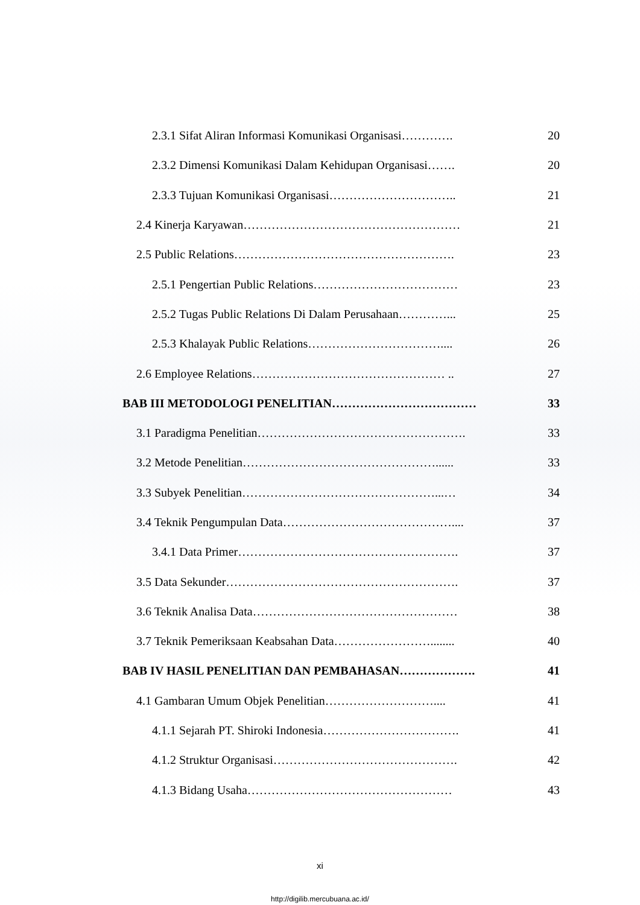2.3.1 Sifat Aliran Informasi Komunikasi Organisasi…………. 20
2.3.2 Dimensi Komunikasi Dalam Kehidupan Organisasi……. 20
2.3.3 Tujuan Komunikasi Organisasi………………………….. 21
2.4 Kinerja Karyawan……………………………………………… 21
2.5 Public Relations………………………………………………. 23
2.5.1 Pengertian Public Relations……………………………… 23
2.5.2 Tugas Public Relations Di Dalam Perusahaan…………... 25
2.5.3 Khalayak Public Relations…………………………….... 26
2.6 Employee Relations………………………………………… .. 27
BAB III METODOLOGI PENELITIAN……………………………… 33
3.1 Paradigma Penelitian……………………………………………. 33
3.2 Metode Penelitian…………………………………………...... 33
3.3 Subyek Penelitian…………………………………………...… 34
3.4 Teknik Pengumpulan Data…………………………………….... 37
3.4.1 Data Primer………………………………………………. 37
3.5 Data Sekunder…………………………………………………. 37
3.6 Teknik Analisa Data…………………………………………… 38
3.7 Teknik Pemeriksaan Keabsahan Data……………………........ 40
BAB IV HASIL PENELITIAN DAN PEMBAHASAN………………. 41
4.1 Gambaran Umum Objek Penelitian……………………….... 41
4.1.1 Sejarah PT. Shiroki Indonesia……………………………. 41
4.1.2 Struktur Organisasi………………………………………. 42
4.1.3 Bidang Usaha…………………………………………… 43
xi
http://digilib.mercubuana.ac.id/